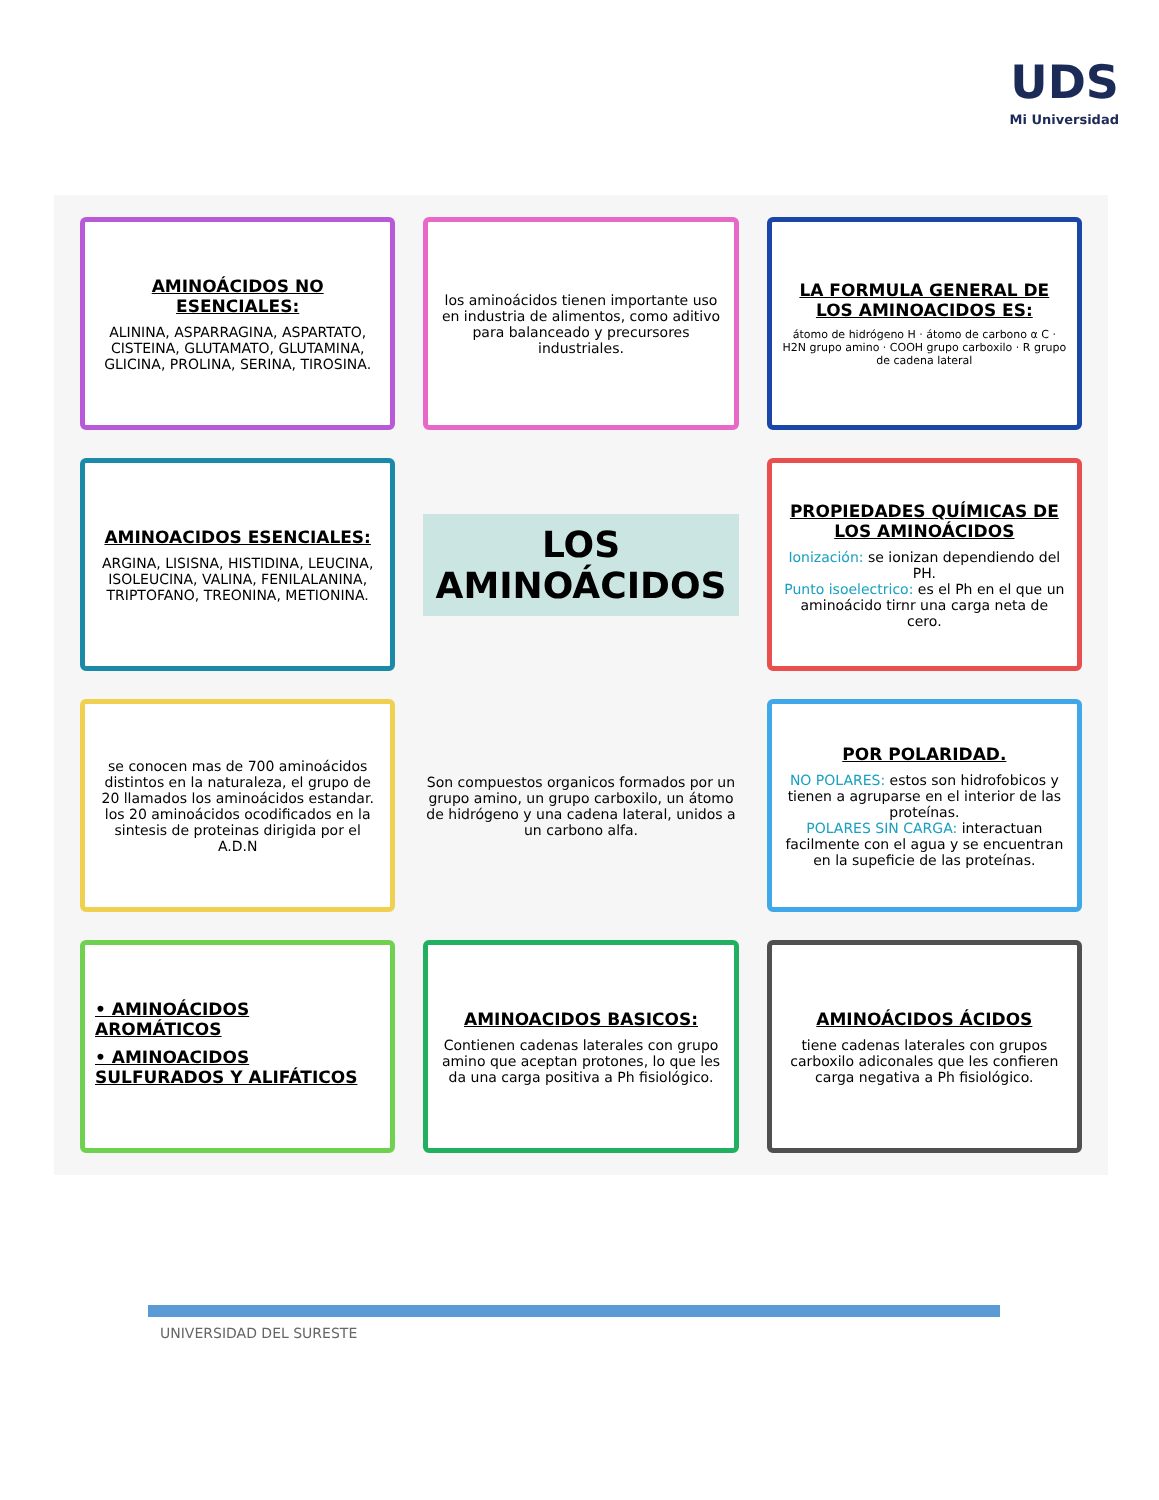UDS
Mi Universidad
AMINOÁCIDOS NO ESENCIALES:
ALININA, ASPARRAGINA, ASPARTATO, CISTEINA, GLUTAMATO, GLUTAMINA, GLICINA, PROLINA, SERINA, TIROSINA.
los aminoácidos tienen importante uso en industria de alimentos, como aditivo para balanceado y precursores industriales.
LA FORMULA GENERAL DE LOS AMINOACIDOS ES:
átomo de hidrógeno H · átomo de carbono α C · H2N grupo amino · COOH grupo carboxilo · R grupo de cadena lateral
AMINOACIDOS ESENCIALES:
ARGINA, LISISNA, HISTIDINA, LEUCINA, ISOLEUCINA, VALINA, FENILALANINA, TRIPTOFANO, TREONINA, METIONINA.
LOS AMINOÁCIDOS
PROPIEDADES QUÍMICAS DE LOS AMINOÁCIDOS
Ionización: se ionizan dependiendo del PH.
Punto isoelectrico: es el Ph en el que un aminoácido tirnr una carga neta de cero.
se conocen mas de 700 aminoácidos distintos en la naturaleza, el grupo de 20 llamados los aminoácidos estandar. los 20 aminoácidos ocodificados en la sintesis de proteinas dirigida por el A.D.N
Son compuestos organicos formados por un grupo amino, un grupo carboxilo, un átomo de hidrógeno y una cadena lateral, unidos a un carbono alfa.
POR POLARIDAD.
NO POLARES: estos son hidrofobicos y tienen a agruparse en el interior de las proteínas.
POLARES SIN CARGA: interactuan facilmente con el agua y se encuentran en la supeficie de las proteínas.
• AMINOÁCIDOS AROMÁTICOS
• AMINOACIDOS SULFURADOS Y ALIFÁTICOS
AMINOACIDOS BASICOS:
Contienen cadenas laterales con grupo amino que aceptan protones, lo que les da una carga positiva a Ph fisiológico.
AMINOÁCIDOS ÁCIDOS
tiene cadenas laterales con grupos carboxilo adiconales que les confieren carga negativa a Ph fisiológico.
UNIVERSIDAD DEL SURESTE